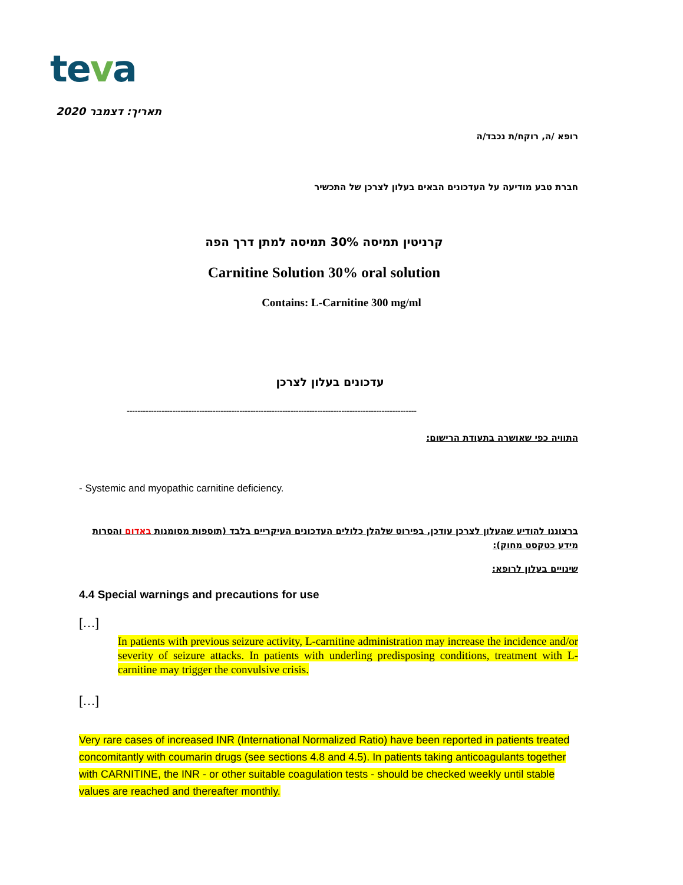teva
תאריך: דצמבר 2020
רופא /ה, רוקח/ת נכבד/ה
חברת טבע מודיעה על העדכונים הבאים בעלון לצרכן של התכשיר
קרניטין תמיסה 30% תמיסה למתן דרך הפה
Carnitine Solution 30% oral solution
Contains: L-Carnitine 300 mg/ml
עדכונים בעלון לצרכן
------------------------------------------------------------------------------------------------------------
התוויה כפי שאושרה בתעודת הרישום:
- Systemic and myopathic carnitine deficiency.
ברצוננו להודיע שהעלון לצרכן עודכן, בפירוט שלהלן כלולים העדכונים העיקריים בלבד (תוספות מסומנות באדום והסרות מידע כטקסט מחוק):
שינויים בעלון לרופא:
4.4 Special warnings and precautions for use
[…]
In patients with previous seizure activity, L-carnitine administration may increase the incidence and/or severity of seizure attacks. In patients with underling predisposing conditions, treatment with L-carnitine may trigger the convulsive crisis.
[…]
Very rare cases of increased INR (International Normalized Ratio) have been reported in patients treated concomitantly with coumarin drugs (see sections 4.8 and 4.5). In patients taking anticoagulants together with CARNITINE, the INR - or other suitable coagulation tests - should be checked weekly until stable values are reached and thereafter monthly.